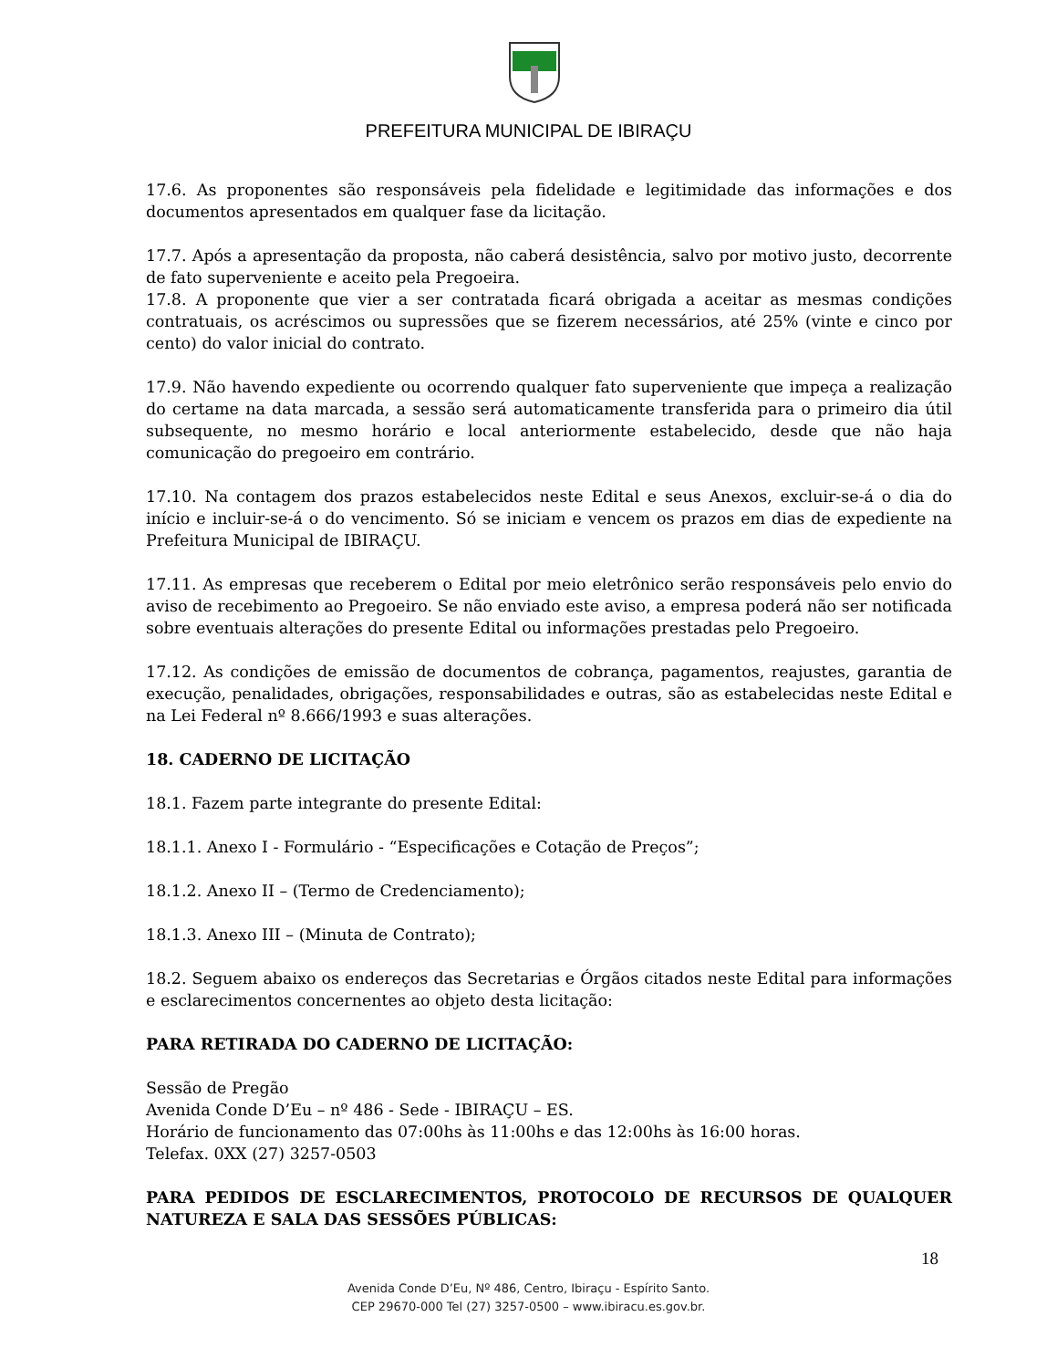PREFEITURA MUNICIPAL DE IBIRAÇU
17.6. As proponentes são responsáveis pela fidelidade e legitimidade das informações e dos documentos apresentados em qualquer fase da licitação.
17.7. Após a apresentação da proposta, não caberá desistência, salvo por motivo justo, decorrente de fato superveniente e aceito pela Pregoeira.
17.8. A proponente que vier a ser contratada ficará obrigada a aceitar as mesmas condições contratuais, os acréscimos ou supressões que se fizerem necessários, até 25% (vinte e cinco por cento) do valor inicial do contrato.
17.9. Não havendo expediente ou ocorrendo qualquer fato superveniente que impeça a realização do certame na data marcada, a sessão será automaticamente transferida para o primeiro dia útil subsequente, no mesmo horário e local anteriormente estabelecido, desde que não haja comunicação do pregoeiro em contrário.
17.10. Na contagem dos prazos estabelecidos neste Edital e seus Anexos, excluir-se-á o dia do início e incluir-se-á o do vencimento. Só se iniciam e vencem os prazos em dias de expediente na Prefeitura Municipal de IBIRAÇU.
17.11. As empresas que receberem o Edital por meio eletrônico serão responsáveis pelo envio do aviso de recebimento ao Pregoeiro. Se não enviado este aviso, a empresa poderá não ser notificada sobre eventuais alterações do presente Edital ou informações prestadas pelo Pregoeiro.
17.12. As condições de emissão de documentos de cobrança, pagamentos, reajustes, garantia de execução, penalidades, obrigações, responsabilidades e outras, são as estabelecidas neste Edital e na Lei Federal nº 8.666/1993 e suas alterações.
18. CADERNO DE LICITAÇÃO
18.1. Fazem parte integrante do presente Edital:
18.1.1. Anexo I - Formulário - “Especificações e Cotação de Preços”;
18.1.2. Anexo II – (Termo de Credenciamento);
18.1.3. Anexo III – (Minuta de Contrato);
18.2. Seguem abaixo os endereços das Secretarias e Órgãos citados neste Edital para informações e esclarecimentos concernentes ao objeto desta licitação:
PARA RETIRADA DO CADERNO DE LICITAÇÃO:
Sessão de Pregão
Avenida Conde D’Eu – nº 486 - Sede - IBIRAÇU – ES.
Horário de funcionamento das 07:00hs às 11:00hs e das 12:00hs às 16:00 horas.
Telefax. 0XX (27) 3257-0503
PARA PEDIDOS DE ESCLARECIMENTOS, PROTOCOLO DE RECURSOS DE QUALQUER NATUREZA E SALA DAS SESSÕES PÚBLICAS:
18
Avenida Conde D’Eu, Nº 486, Centro, Ibiraçu - Espírito Santo.
CEP 29670-000 Tel (27) 3257-0500 – www.ibiracu.es.gov.br.